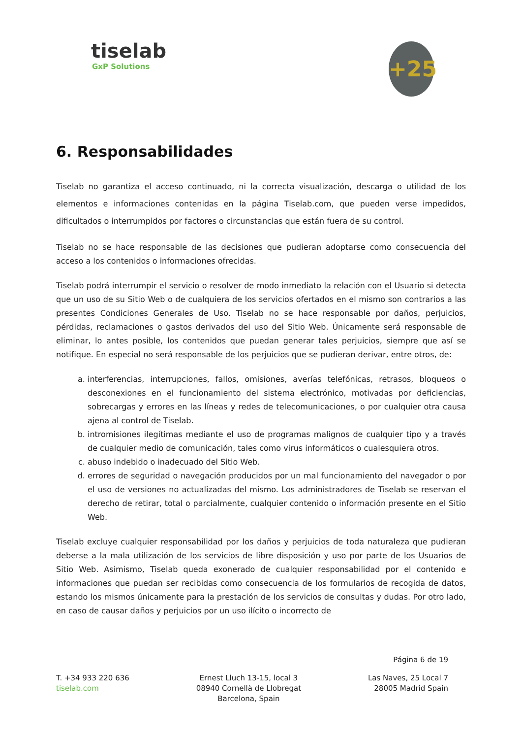tiselab
GxP Solutions
+25
6. Responsabilidades
Tiselab no garantiza el acceso continuado, ni la correcta visualización, descarga o utilidad de los elementos e informaciones contenidas en la página Tiselab.com, que pueden verse impedidos, dificultados o interrumpidos por factores o circunstancias que están fuera de su control.
Tiselab no se hace responsable de las decisiones que pudieran adoptarse como consecuencia del acceso a los contenidos o informaciones ofrecidas.
Tiselab podrá interrumpir el servicio o resolver de modo inmediato la relación con el Usuario si detecta que un uso de su Sitio Web o de cualquiera de los servicios ofertados en el mismo son contrarios a las presentes Condiciones Generales de Uso. Tiselab no se hace responsable por daños, perjuicios, pérdidas, reclamaciones o gastos derivados del uso del Sitio Web. Únicamente será responsable de eliminar, lo antes posible, los contenidos que puedan generar tales perjuicios, siempre que así se notifique. En especial no será responsable de los perjuicios que se pudieran derivar, entre otros, de:
a. interferencias, interrupciones, fallos, omisiones, averías telefónicas, retrasos, bloqueos o desconexiones en el funcionamiento del sistema electrónico, motivadas por deficiencias, sobrecargas y errores en las líneas y redes de telecomunicaciones, o por cualquier otra causa ajena al control de Tiselab.
b. intromisiones ilegítimas mediante el uso de programas malignos de cualquier tipo y a través de cualquier medio de comunicación, tales como virus informáticos o cualesquiera otros.
c. abuso indebido o inadecuado del Sitio Web.
d. errores de seguridad o navegación producidos por un mal funcionamiento del navegador o por el uso de versiones no actualizadas del mismo. Los administradores de Tiselab se reservan el derecho de retirar, total o parcialmente, cualquier contenido o información presente en el Sitio Web.
Tiselab excluye cualquier responsabilidad por los daños y perjuicios de toda naturaleza que pudieran deberse a la mala utilización de los servicios de libre disposición y uso por parte de los Usuarios de Sitio Web. Asimismo, Tiselab queda exonerado de cualquier responsabilidad por el contenido e informaciones que puedan ser recibidas como consecuencia de los formularios de recogida de datos, estando los mismos únicamente para la prestación de los servicios de consultas y dudas. Por otro lado, en caso de causar daños y perjuicios por un uso ilícito o incorrecto de
Página 6 de 19
T. +34 933 220 636
tiselab.com
Ernest Lluch 13-15, local 3
08940 Cornellà de Llobregat
Barcelona, Spain
Las Naves, 25 Local 7
28005 Madrid Spain